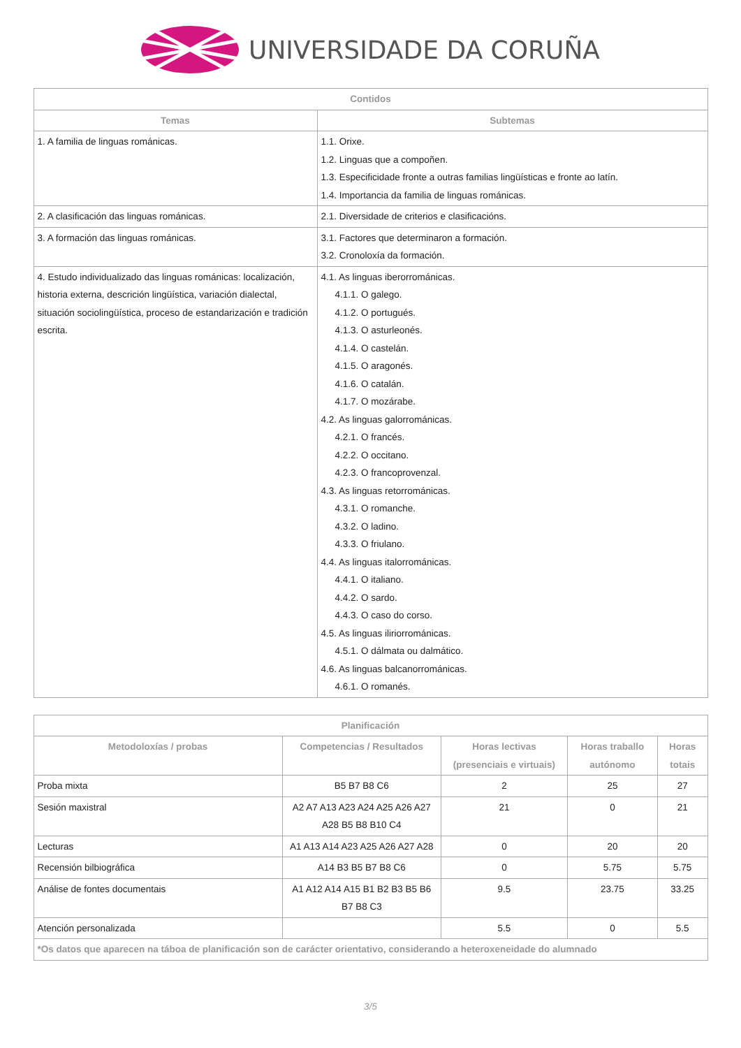UNIVERSIDADE DA CORUÑA
| Contidos | |
| --- | --- |
| Temas | Subtemas |
| 1. A familia de linguas románicas. | 1.1. Orixe. 1.2. Linguas que a compoñen. 1.3. Especificidade fronte a outras familias lingüísticas e fronte ao latín. 1.4. Importancia da familia de linguas románicas. |
| 2. A clasificación das linguas románicas. | 2.1. Diversidade de criterios e clasificacións. |
| 3. A formación das linguas románicas. | 3.1. Factores que determinaron a formación. 3.2. Cronoloxía da formación. |
| 4. Estudo individualizado das linguas románicas: localización, historia externa, descrición lingüística, variación dialectal, situación sociolingüística, proceso de estandarización e tradición escrita. | 4.1. As linguas iberorrománicas. 4.1.1. O galego. 4.1.2. O portugués. 4.1.3. O asturleonés. 4.1.4. O castelán. 4.1.5. O aragonés. 4.1.6. O catalán. 4.1.7. O mozárabe. 4.2. As linguas galorrománicas. 4.2.1. O francés. 4.2.2. O occitano. 4.2.3. O francoprovenzal. 4.3. As linguas retorrománicas. 4.3.1. O romanche. 4.3.2. O ladino. 4.3.3. O friulano. 4.4. As linguas italorrománicas. 4.4.1. O italiano. 4.4.2. O sardo. 4.4.3. O caso do corso. 4.5. As linguas iliriorrománicas. 4.5.1. O dálmata ou dalmático. 4.6. As linguas balcanorrománicas. 4.6.1. O romanés. |
| Planificación | | | | |
| --- | --- | --- | --- | --- |
| Metodoloxías / probas | Competencias / Resultados | Horas lectivas (presenciais e virtuais) | Horas traballo autónomo | Horas totais |
| Proba mixta | B5 B7 B8 C6 | 2 | 25 | 27 |
| Sesión maxistral | A2 A7 A13 A23 A24 A25 A26 A27 A28 B5 B8 B10 C4 | 21 | 0 | 21 |
| Lecturas | A1 A13 A14 A23 A25 A26 A27 A28 | 0 | 20 | 20 |
| Recensión bilbiográfica | A14 B3 B5 B7 B8 C6 | 0 | 5.75 | 5.75 |
| Análise de fontes documentais | A1 A12 A14 A15 B1 B2 B3 B5 B6 B7 B8 C3 | 9.5 | 23.75 | 33.25 |
| Atención personalizada | | 5.5 | 0 | 5.5 |
| *Os datos que aparecen na táboa de planificación son de carácter orientativo, considerando a heteroxeneidade do alumnado | | | | |
3/5